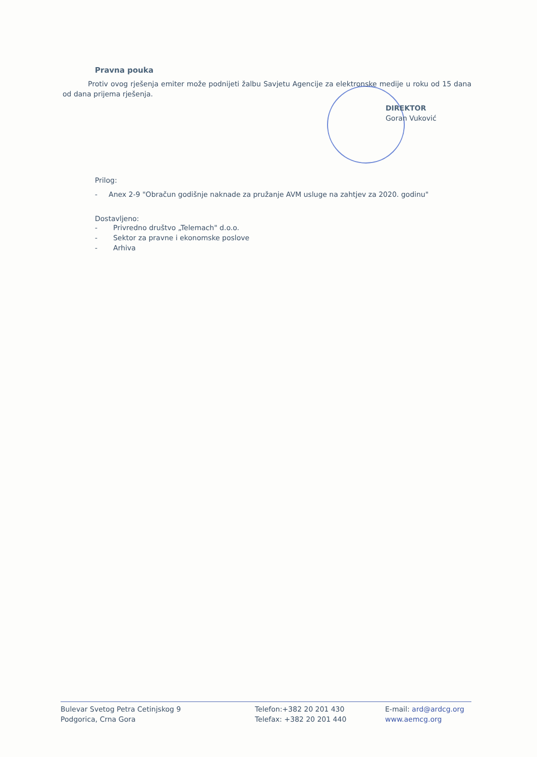Pravna pouka
Protiv ovog rješenja emiter može podnijeti žalbu Savjetu Agencije za elektronske medije u roku od 15 dana od dana prijema rješenja.
DIREKTOR
Goran Vuković
Prilog:
- Anex 2-9 "Obračun godišnje naknade za pružanje AVM usluge na zahtjev za 2020. godinu"
Dostavljeno:
- Privredno društvo „Telemach" d.o.o.
- Sektor za pravne i ekonomske poslove
- Arhiva
Bulevar Svetog Petra Cetinjskog 9
Podgorica, Crna Gora
Telefon:+382 20 201 430
Telefax: +382 20 201 440
E-mail: ard@ardcg.org
www.aemcg.org